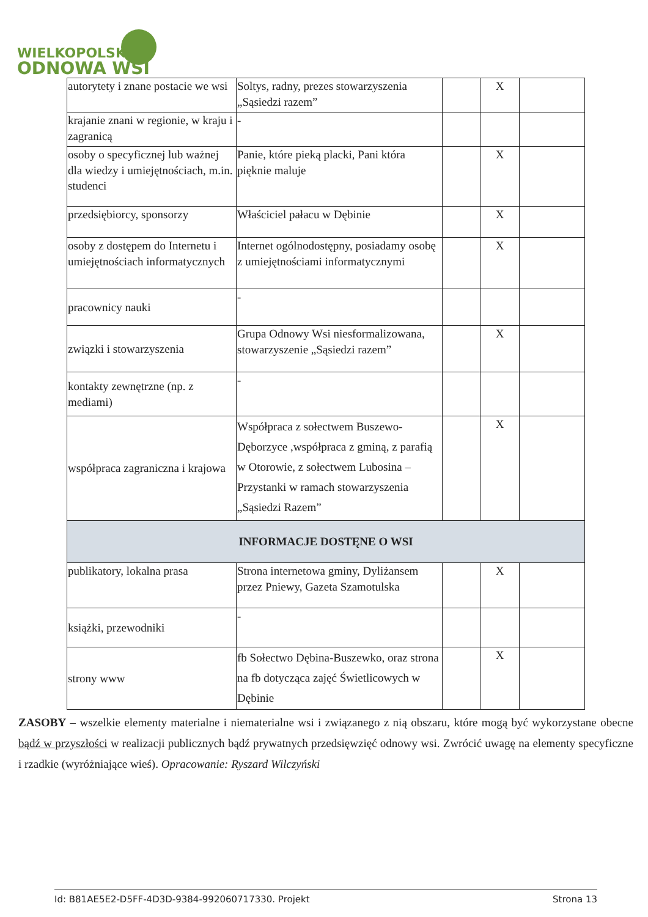WIELKOPOLSKA
ODNOWA WSI
| autorytety i znane postacie we wsi | Soltys, radny, prezes stowarzyszenia „Sąsiedzi razem” | | X | |
| krajanie znani w regionie, w kraju i zagranicą | - | | | |
| osoby o specyficznej lub ważnej dla wiedzy i umiejętnościach, m.in. studenci | Panie, które pieką placki, Pani która pięknie maluje | | X | |
| przedsiębiorcy, sponsorzy | Właściciel pałacu w Dębinie | | X | |
| osoby z dostępem do Internetu i umiejętnościach informatycznych | Internet ogólnodostępny, posiadamy osobę z umiejętnościami informatycznymi | | X | |
| pracownicy nauki | - | | | |
| związki i stowarzyszenia | Grupa Odnowy Wsi niesformalizowana, stowarzyszenie „Sąsiedzi razem” | | X | |
| kontakty zewnętrzne (np. z mediami) | - | | | |
| współpraca zagraniczna i krajowa | Współpraca z sołectwem Buszewo-Dęborzyce ,współpraca z gminą, z parafią w Otorowie, z sołectwem Lubosina –Przystanki w ramach stowarzyszenia „Sąsiedzi Razem” | | X | |
| INFORMACJE DOSTĘNE O WSI | | | | |
| publikatory, lokalna prasa | Strona internetowa gminy, Dyliżansem przez Pniewy, Gazeta Szamotulska | | X | |
| książki, przewodniki | - | | | |
| strony www | fb Sołectwo Dębina-Buszewko, oraz strona na fb dotycząca zajęć Świetlicowych w Dębinie | | X | |
ZASOBY – wszelkie elementy materialne i niematerialne wsi i związanego z nią obszaru, które mogą być wykorzystane obecne bądź w przyszłości w realizacji publicznych bądź prywatnych przedsięwzięć odnowy wsi. Zwrócić uwagę na elementy specyficzne i rzadkie (wyróżniające wieś). Opracowanie: Ryszard Wilczyński
Id: B81AE5E2-D5FF-4D3D-9384-992060717330. Projekt Strona 13